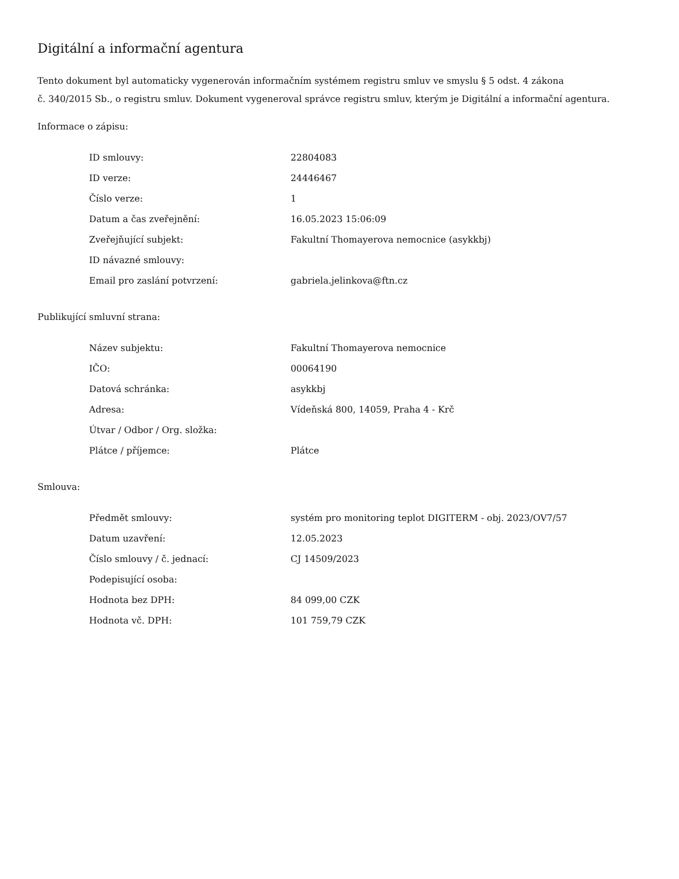Digitální a informační agentura
Tento dokument byl automaticky vygenerován informačním systémem registru smluv ve smyslu § 5 odst. 4 zákona
č. 340/2015 Sb., o registru smluv. Dokument vygeneroval správce registru smluv, kterým je Digitální a informační agentura.
Informace o zápisu:
| ID smlouvy: | 22804083 |
| ID verze: | 24446467 |
| Číslo verze: | 1 |
| Datum a čas zveřejnění: | 16.05.2023 15:06:09 |
| Zveřejňující subjekt: | Fakultní Thomayerova nemocnice (asykkbj) |
| ID návazné smlouvy: | |
| Email pro zaslání potvrzení: | gabriela.jelinkova@ftn.cz |
Publikující smluvní strana:
| Název subjektu: | Fakultní Thomayerova nemocnice |
| IČO: | 00064190 |
| Datová schránka: | asykkbj |
| Adresa: | Vídeňská 800, 14059, Praha 4 - Krč |
| Útvar / Odbor / Org. složka: | |
| Plátce / příjemce: | Plátce |
Smlouva:
| Předmět smlouvy: | systém pro monitoring teplot DIGITERM - obj. 2023/OV7/57 |
| Datum uzavření: | 12.05.2023 |
| Číslo smlouvy / č. jednací: | CJ 14509/2023 |
| Podepisující osoba: | |
| Hodnota bez DPH: | 84 099,00 CZK |
| Hodnota vč. DPH: | 101 759,79 CZK |